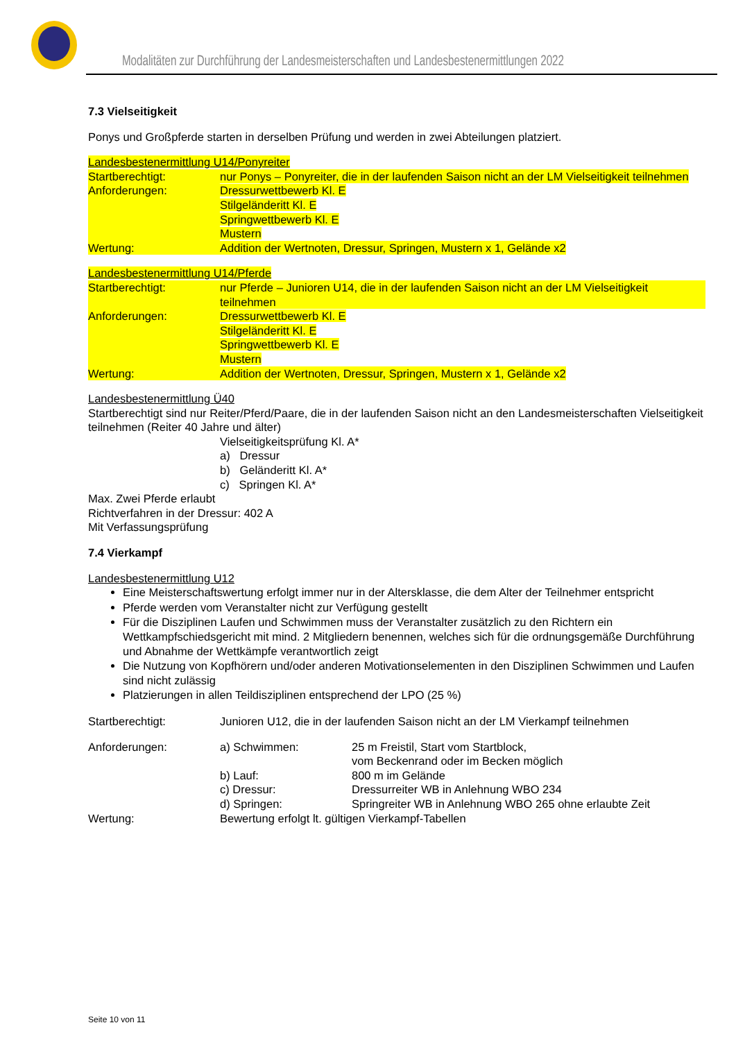Modalitäten zur Durchführung der Landesmeisterschaften und Landesbestenermittlungen 2022
7.3 Vielseitigkeit
Ponys und Großpferde starten in derselben Prüfung und werden in zwei Abteilungen platziert.
Landesbestenermittlung U14/Ponyreiter
Startberechtigt: nur Ponys – Ponyreiter, die in der laufenden Saison nicht an der LM Vielseitigkeit teilnehmen
Anforderungen: Dressurwettbewerb Kl. E
Stilgeländeritt Kl. E
Springwettbewerb Kl. E
Mustern
Wertung: Addition der Wertnoten, Dressur, Springen, Mustern x 1, Gelände x2
Landesbestenermittlung U14/Pferde
Startberechtigt: nur Pferde – Junioren U14, die in der laufenden Saison nicht an der LM Vielseitigkeit teilnehmen
Anforderungen: Dressurwettbewerb Kl. E
Stilgeländeritt Kl. E
Springwettbewerb Kl. E
Mustern
Wertung: Addition der Wertnoten, Dressur, Springen, Mustern x 1, Gelände x2
Landesbestenermittlung Ü40
Startberechtigt sind nur Reiter/Pferd/Paare, die in der laufenden Saison nicht an den Landesmeisterschaften Vielseitigkeit teilnehmen (Reiter 40 Jahre und älter)
Vielseitigkeitsprüfung Kl. A*
a) Dressur
b) Geländeritt Kl. A*
c) Springen Kl. A*
Max. Zwei Pferde erlaubt
Richtverfahren in der Dressur: 402 A
Mit Verfassungsprüfung
7.4 Vierkampf
Landesbestenermittlung U12
Eine Meisterschaftswertung erfolgt immer nur in der Altersklasse, die dem Alter der Teilnehmer entspricht
Pferde werden vom Veranstalter nicht zur Verfügung gestellt
Für die Disziplinen Laufen und Schwimmen muss der Veranstalter zusätzlich zu den Richtern ein Wettkampfschiedsgericht mit mind. 2 Mitgliedern benennen, welches sich für die ordnungsgemäße Durchführung und Abnahme der Wettkämpfe verantwortlich zeigt
Die Nutzung von Kopfhörern und/oder anderen Motivationselementen in den Disziplinen Schwimmen und Laufen sind nicht zulässig
Platzierungen in allen Teildisziplinen entsprechend der LPO (25 %)
Startberechtigt: Junioren U12, die in der laufenden Saison nicht an der LM Vierkampf teilnehmen
Anforderungen: a) Schwimmen: 25 m Freistil, Start vom Startblock,
vom Beckenrand oder im Becken möglich
b) Lauf: 800 m im Gelände
c) Dressur: Dressurreiter WB in Anlehnung WBO 234
d) Springen: Springreiter WB in Anlehnung WBO 265 ohne erlaubte Zeit
Wertung: Bewertung erfolgt lt. gültigen Vierkampf-Tabellen
Seite 10 von 11